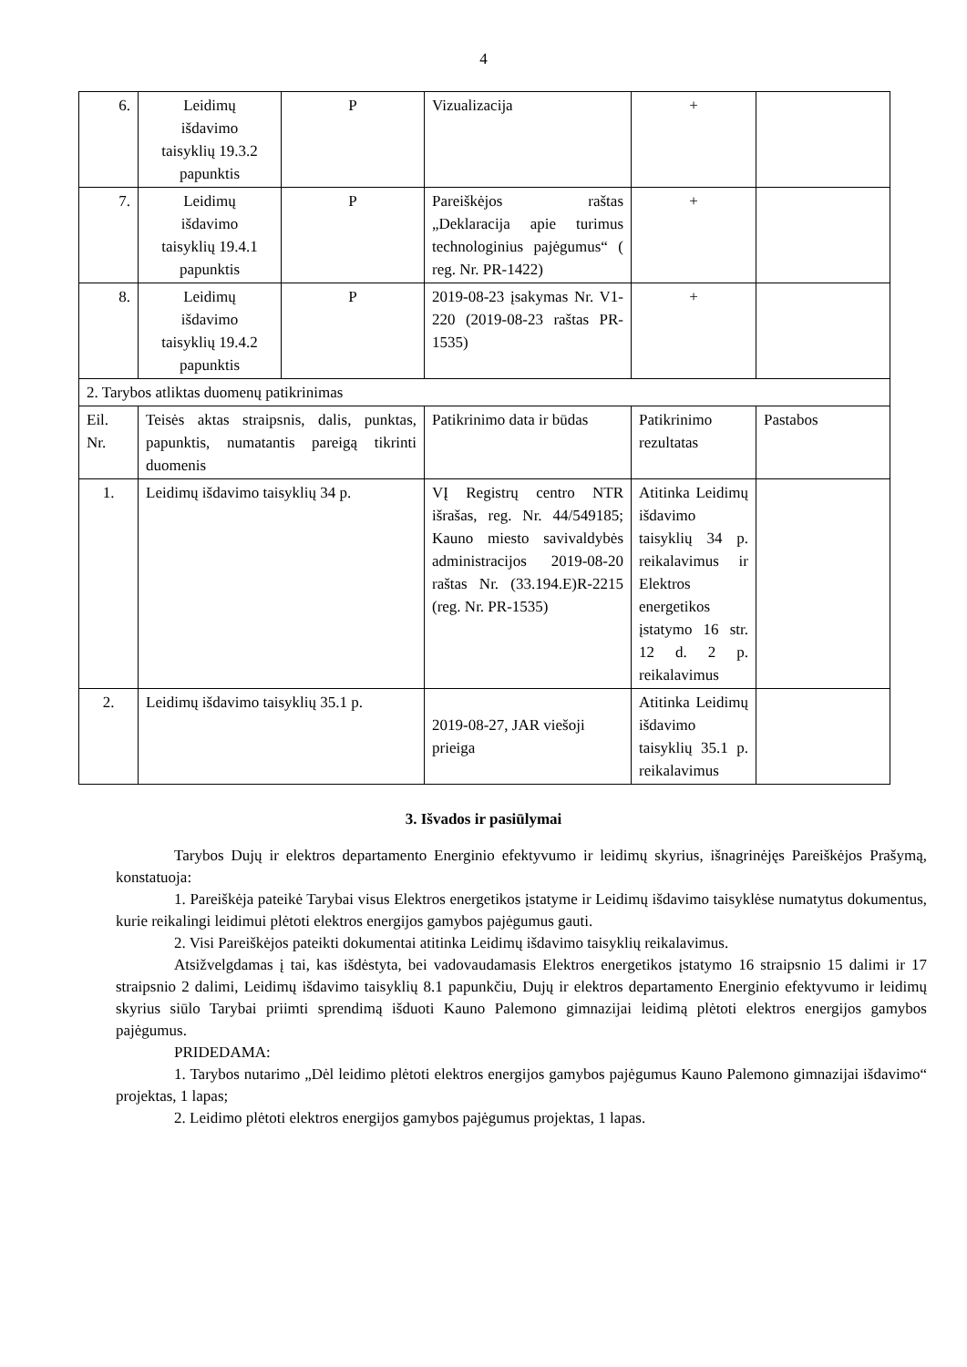4
| 6. | Leidimų išdavimo taisyklių 19.3.2 papunktis | P | Vizualizacija | + | |
| 7. | Leidimų išdavimo taisyklių 19.4.1 papunktis | P | Pareiškėjos raštas „Deklaracija apie turimus technologinius pajėgumus“ ( reg. Nr. PR-1422) | + | |
| 8. | Leidimų išdavimo taisyklių 19.4.2 papunktis | P | 2019-08-23 įsakymas Nr. V1-220 (2019-08-23 raštas PR-1535) | + | |
| 2. Tarybos atliktas duomenų patikrinimas | | | | | |
| Eil. Nr. | Teisės aktas straipsnis, dalis, punktas, papunktis, numatantis pareigą tikrinti duomenis | | Patikrinimo data ir būdas | Patikrinimo rezultatas | Pastabos |
| 1. | Leidimų išdavimo taisyklių 34 p. | | VĮ Registrų centro NTR išrašas, reg. Nr. 44/549185; Kauno miesto savivaldybės administracijos 2019-08-20 raštas Nr. (33.194.E)R-2215 (reg. Nr. PR-1535) | Atitinka Leidimų išdavimo taisyklių 34 p. reikalavimus ir Elektros energetikos įstatymo 16 str. 12 d. 2 p. reikalavimus | |
| 2. | Leidimų išdavimo taisyklių 35.1 p. | | 2019-08-27, JAR viešoji prieiga | Atitinka Leidimų išdavimo taisyklių 35.1 p. reikalavimus | |
3. Išvados ir pasiūlymai
Tarybos Dujų ir elektros departamento Energinio efektyvumo ir leidimų skyrius, išnagrinėjęs Pareiškėjos Prašymą, konstatuoja:
1. Pareiškėja pateikė Tarybai visus Elektros energetikos įstatyme ir Leidimų išdavimo taisyklėse numatytus dokumentus, kurie reikalingi leidimui plėtoti elektros energijos gamybos pajėgumus gauti.
2. Visi Pareiškėjos pateikti dokumentai atitinka Leidimų išdavimo taisyklių reikalavimus.
Atsižvelgdamas į tai, kas išdėstyta, bei vadovaudamasis Elektros energetikos įstatymo 16 straipsnio 15 dalimi ir 17 straipsnio 2 dalimi, Leidimų išdavimo taisyklių 8.1 papunkčiu, Dujų ir elektros departamento Energinio efektyvumo ir leidimų skyrius siūlo Tarybai priimti sprendimą išduoti Kauno Palemono gimnazijai leidimą plėtoti elektros energijos gamybos pajėgumus.
PRIDEDAMA:
1. Tarybos nutarimo „Dėl leidimo plėtoti elektros energijos gamybos pajėgumus Kauno Palemono gimnazijai išdavimo“ projektas, 1 lapas;
2. Leidimo plėtoti elektros energijos gamybos pajėgumus projektas, 1 lapas.